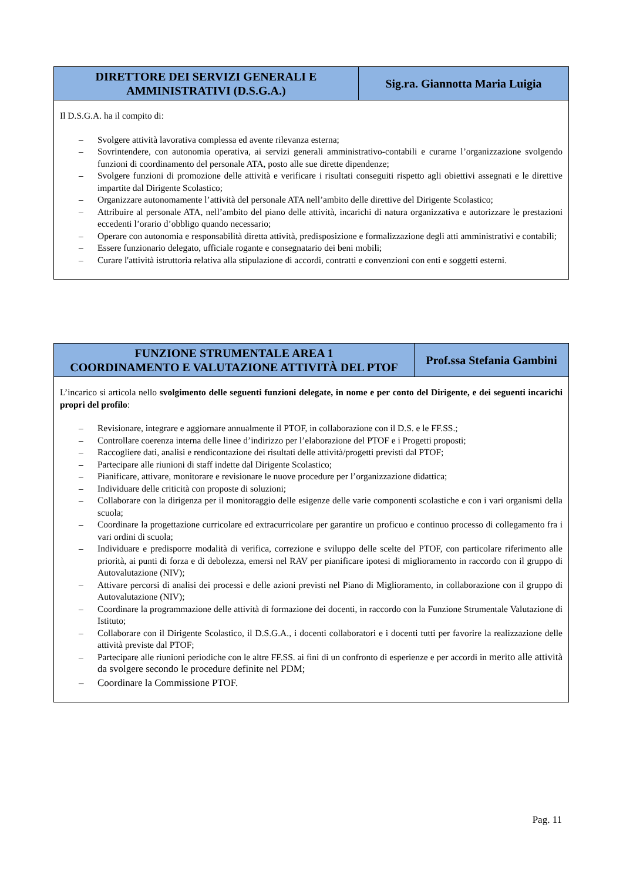| DIRETTORE DEI SERVIZI GENERALI E AMMINISTRATIVI (D.S.G.A.) | Sig.ra. Giannotta Maria Luigia |
| --- | --- |
| Il D.S.G.A. ha il compito di: – Svolgere attività lavorativa complessa ed avente rilevanza esterna; – Sovrintendere, con autonomia operativa, ai servizi generali amministrativo-contabili e curarne l’organizzazione svolgendo funzioni di coordinamento del personale ATA, posto alle sue dirette dipendenze; – Svolgere funzioni di promozione delle attività e verificare i risultati conseguiti rispetto agli obiettivi assegnati e le direttive impartite dal Dirigente Scolastico; – Organizzare autonomamente l’attività del personale ATA nell’ambito delle direttive del Dirigente Scolastico; – Attribuire al personale ATA, nell’ambito del piano delle attività, incarichi di natura organizzativa e autorizzare le prestazioni eccedenti l’orario d’obbligo quando necessario; – Operare con autonomia e responsabilità diretta attività, predisposizione e formalizzazione degli atti amministrativi e contabili; – Essere funzionario delegato, ufficiale rogante e consegnatario dei beni mobili; – Curare l'attività istruttoria relativa alla stipulazione di accordi, contratti e convenzioni con enti e soggetti esterni. | |
| FUNZIONE STRUMENTALE AREA 1 COORDINAMENTO E VALUTAZIONE ATTIVITÀ DEL PTOF | Prof.ssa Stefania Gambini |
| --- | --- |
| L’incarico si articola nello svolgimento delle seguenti funzioni delegate, in nome e per conto del Dirigente, e dei seguenti incarichi propri del profilo : – Revisionare, integrare e aggiornare annualmente il PTOF, in collaborazione con il D.S. e le FF.SS.; – Controllare coerenza interna delle linee d’indirizzo per l’elaborazione del PTOF e i Progetti proposti; – Raccogliere dati, analisi e rendicontazione dei risultati delle attività/progetti previsti dal PTOF; – Partecipare alle riunioni di staff indette dal Dirigente Scolastico; – Pianificare, attivare, monitorare e revisionare le nuove procedure per l’organizzazione didattica; – Individuare delle criticità con proposte di soluzioni; – Collaborare con la dirigenza per il monitoraggio delle esigenze delle varie componenti scolastiche e con i vari organismi della scuola; – Coordinare la progettazione curricolare ed extracurricolare per garantire un proficuo e continuo processo di collegamento fra i vari ordini di scuola; – Individuare e predisporre modalità di verifica, correzione e sviluppo delle scelte del PTOF, con particolare riferimento alle priorità, ai punti di forza e di debolezza, emersi nel RAV per pianificare ipotesi di miglioramento in raccordo con il gruppo di Autovalutazione (NIV); – Attivare percorsi di analisi dei processi e delle azioni previsti nel Piano di Miglioramento, in collaborazione con il gruppo di Autovalutazione (NIV); – Coordinare la programmazione delle attività di formazione dei docenti, in raccordo con la Funzione Strumentale Valutazione di Istituto; – Collaborare con il Dirigente Scolastico, il D.S.G.A., i docenti collaboratori e i docenti tutti per favorire la realizzazione delle attività previste dal PTOF; – Partecipare alle riunioni periodiche con le altre FF.SS. ai fini di un confronto di esperienze e per accordi in merito alle attività da svolgere secondo le procedure definite nel PDM; – Coordinare la Commissione PTOF. | |
Pag. 11